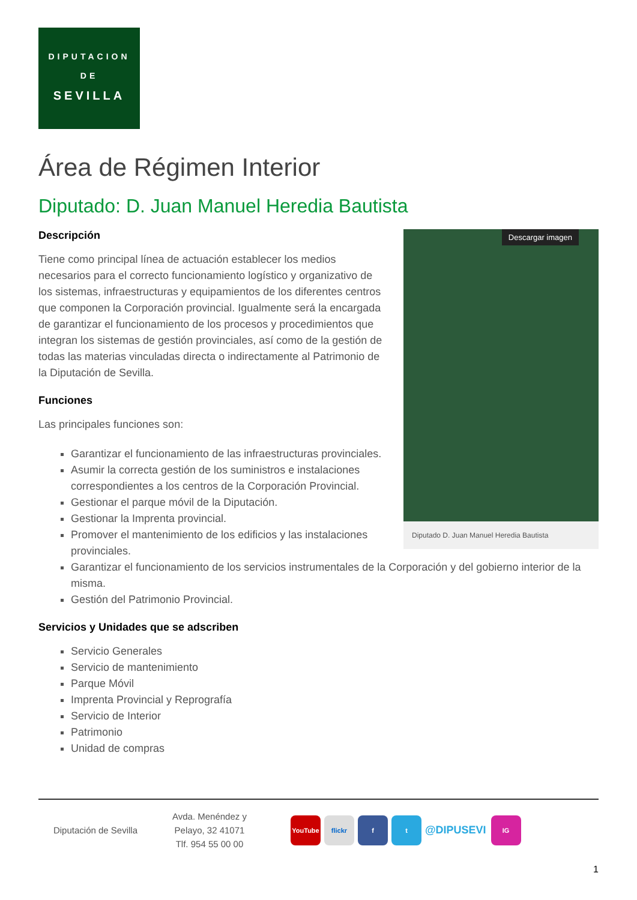DIPUTACION
DE
SEVILLA
Área de Régimen Interior
Diputado: D. Juan Manuel Heredia Bautista
Descargar imagen
Diputado D. Juan Manuel Heredia Bautista
Descripción
Tiene como principal línea de actuación establecer los medios necesarios para el correcto funcionamiento logístico y organizativo de los sistemas, infraestructuras y equipamientos de los diferentes centros que componen la Corporación provincial. Igualmente será la encargada de garantizar el funcionamiento de los procesos y procedimientos que integran los sistemas de gestión provinciales, así como de la gestión de todas las materias vinculadas directa o indirectamente al Patrimonio de la Diputación de Sevilla.
Funciones
Las principales funciones son:
Garantizar el funcionamiento de las infraestructuras provinciales.
Asumir la correcta gestión de los suministros e instalaciones correspondientes a los centros de la Corporación Provincial.
Gestionar el parque móvil de la Diputación.
Gestionar la Imprenta provincial.
Promover el mantenimiento de los edificios y las instalaciones provinciales.
Garantizar el funcionamiento de los servicios instrumentales de la Corporación y del gobierno interior de la misma.
Gestión del Patrimonio Provincial.
Servicios y Unidades que se adscriben
Servicio Generales
Servicio de mantenimiento
Parque Móvil
Imprenta Provincial y Reprografía
Servicio de Interior
Patrimonio
Unidad de compras
Diputación de Sevilla
Avda. Menéndez y
Pelayo, 32 41071
Tlf. 954 55 00 00
YouTube flickr f t @DIPUSEVI IG
1